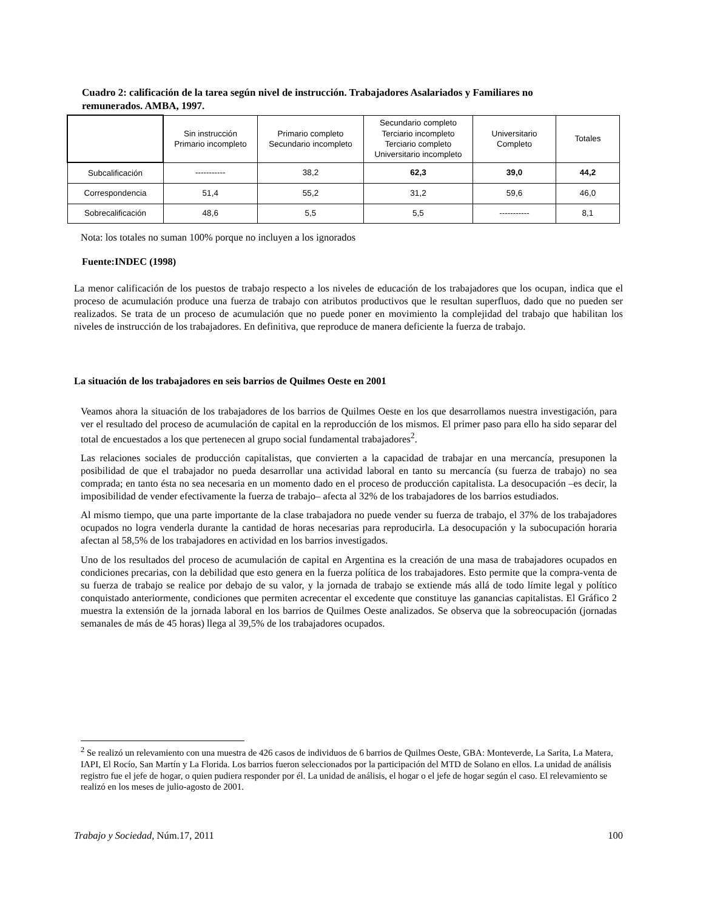Cuadro 2: calificación de la tarea según nivel de instrucción. Trabajadores Asalariados y Familiares no remunerados. AMBA, 1997.
| | Sin instrucción Primario incompleto | Primario completo Secundario incompleto | Secundario completo Terciario incompleto Terciario completo Universitario incompleto | Universitario Completo | Totales |
| --- | --- | --- | --- | --- | --- |
| Subcalificación | ----------- | 38,2 | 62,3 | 39,0 | 44,2 |
| Correspondencia | 51,4 | 55,2 | 31,2 | 59,6 | 46,0 |
| Sobrecalificación | 48,6 | 5,5 | 5,5 | ----------- | 8,1 |
Nota: los totales no suman 100% porque no incluyen a los ignorados
Fuente:INDEC (1998)
La menor calificación de los puestos de trabajo respecto a los niveles de educación de los trabajadores que los ocupan, indica que el proceso de acumulación produce una fuerza de trabajo con atributos productivos que le resultan superfluos, dado que no pueden ser realizados. Se trata de un proceso de acumulación que no puede poner en movimiento la complejidad del trabajo que habilitan los niveles de instrucción de los trabajadores. En definitiva, que reproduce de manera deficiente la fuerza de trabajo.
La situación de los trabajadores en seis barrios de Quilmes Oeste en 2001
Veamos ahora la situación de los trabajadores de los barrios de Quilmes Oeste en los que desarrollamos nuestra investigación, para ver el resultado del proceso de acumulación de capital en la reproducción de los mismos. El primer paso para ello ha sido separar del total de encuestados a los que pertenecen al grupo social fundamental trabajadores<sup>2</sup>.
Las relaciones sociales de producción capitalistas, que convierten a la capacidad de trabajar en una mercancía, presuponen la posibilidad de que el trabajador no pueda desarrollar una actividad laboral en tanto su mercancía (su fuerza de trabajo) no sea comprada; en tanto ésta no sea necesaria en un momento dado en el proceso de producción capitalista. La desocupación –es decir, la imposibilidad de vender efectivamente la fuerza de trabajo– afecta al 32% de los trabajadores de los barrios estudiados.
Al mismo tiempo, que una parte importante de la clase trabajadora no puede vender su fuerza de trabajo, el 37% de los trabajadores ocupados no logra venderla durante la cantidad de horas necesarias para reproducirla. La desocupación y la subocupación horaria afectan al 58,5% de los trabajadores en actividad en los barrios investigados.
Uno de los resultados del proceso de acumulación de capital en Argentina es la creación de una masa de trabajadores ocupados en condiciones precarias, con la debilidad que esto genera en la fuerza política de los trabajadores. Esto permite que la compra-venta de su fuerza de trabajo se realice por debajo de su valor, y la jornada de trabajo se extiende más allá de todo límite legal y político conquistado anteriormente, condiciones que permiten acrecentar el excedente que constituye las ganancias capitalistas. El Gráfico 2 muestra la extensión de la jornada laboral en los barrios de Quilmes Oeste analizados. Se observa que la sobreocupación (jornadas semanales de más de 45 horas) llega al 39,5% de los trabajadores ocupados.
<sup>2</sup> Se realizó un relevamiento con una muestra de 426 casos de individuos de 6 barrios de Quilmes Oeste, GBA: Monteverde, La Sarita, La Matera, IAPI, El Rocío, San Martín y La Florida. Los barrios fueron seleccionados por la participación del MTD de Solano en ellos. La unidad de análisis registro fue el jefe de hogar, o quien pudiera responder por él. La unidad de análisis, el hogar o el jefe de hogar según el caso. El relevamiento se realizó en los meses de julio-agosto de 2001.
Trabajo y Sociedad, Núm.17, 2011 100